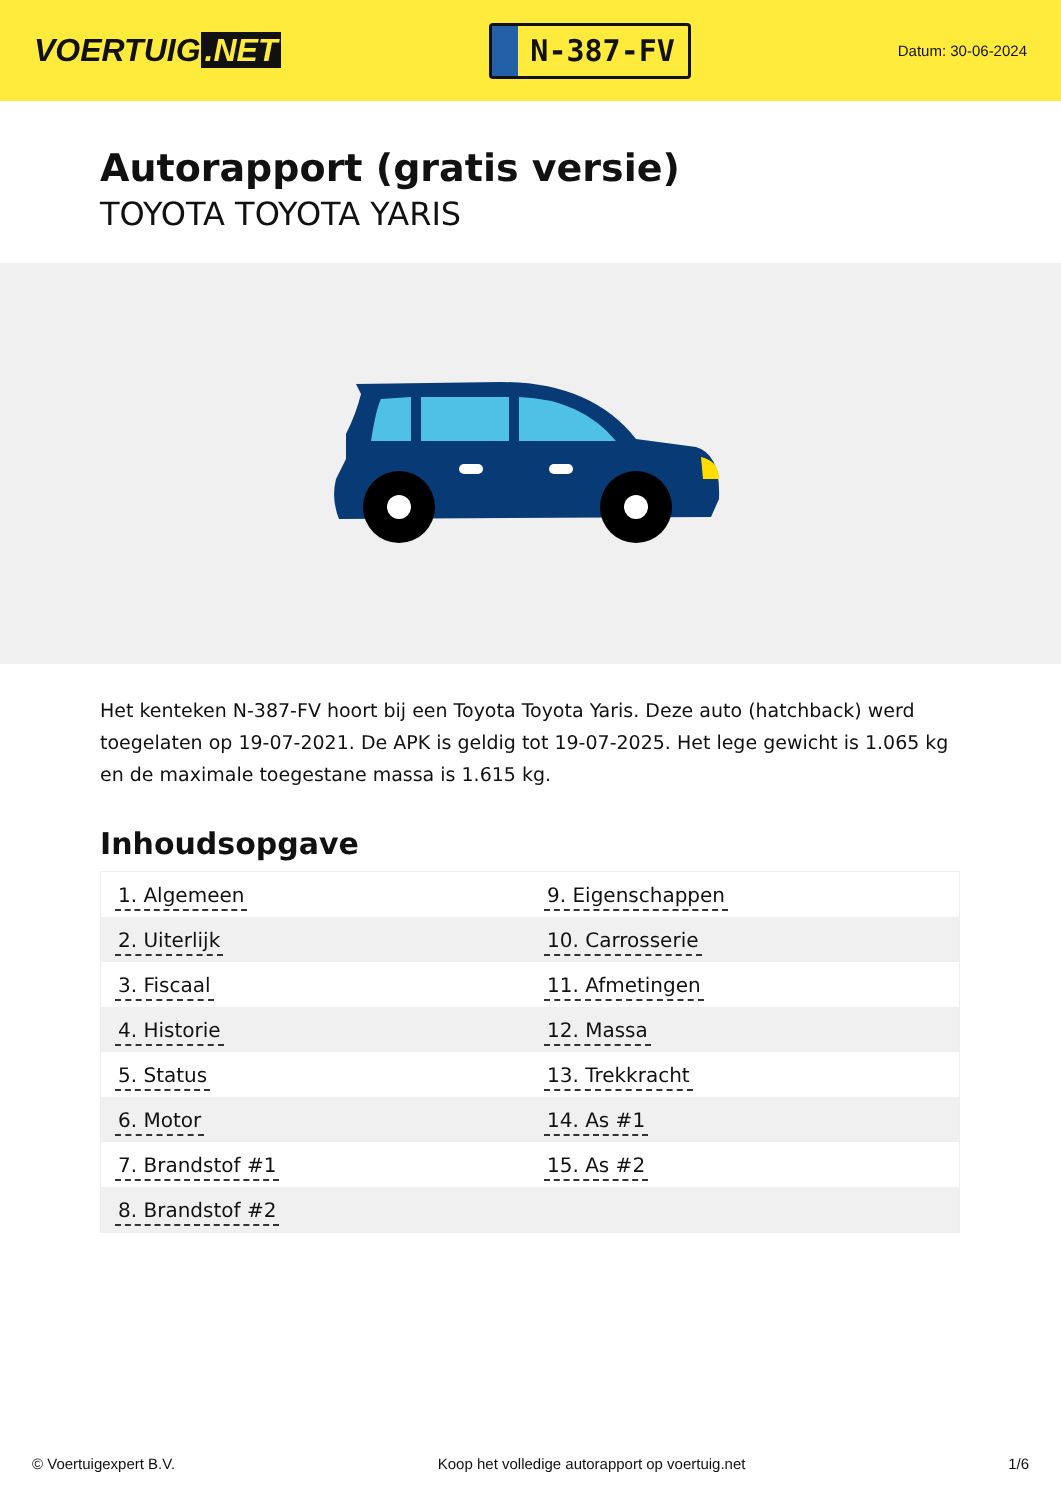VOERTUIG.NET
N-387-FV
Datum: 30-06-2024
Autorapport (gratis versie)
TOYOTA TOYOTA YARIS
Het kenteken N-387-FV hoort bij een Toyota Toyota Yaris. Deze auto (hatchback) werd toegelaten op 19-07-2021. De APK is geldig tot 19-07-2025. Het lege gewicht is 1.065 kg en de maximale toegestane massa is 1.615 kg.
Inhoudsopgave
| 1. Algemeen | 9. Eigenschappen |
| 2. Uiterlijk | 10. Carrosserie |
| 3. Fiscaal | 11. Afmetingen |
| 4. Historie | 12. Massa |
| 5. Status | 13. Trekkracht |
| 6. Motor | 14. As #1 |
| 7. Brandstof #1 | 15. As #2 |
| 8. Brandstof #2 | |
© Voertuigexpert B.V. Koop het volledige autorapport op voertuig.net 1/6